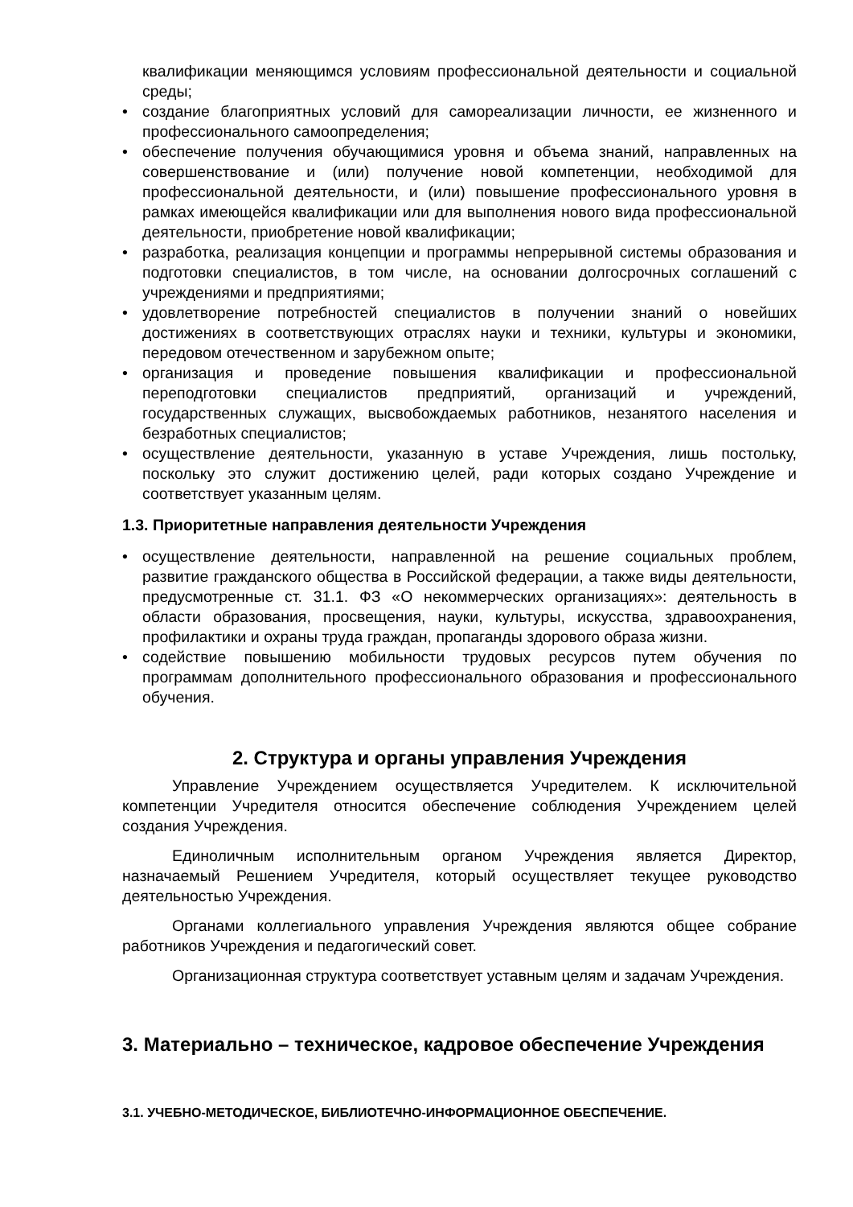квалификации меняющимся условиям профессиональной деятельности и социальной среды;
• создание благоприятных условий для самореализации личности, ее жизненного и профессионального самоопределения;
• обеспечение получения обучающимися уровня и объема знаний, направленных на совершенствование и (или) получение новой компетенции, необходимой для профессиональной деятельности, и (или) повышение профессионального уровня в рамках имеющейся квалификации или для выполнения нового вида профессиональной деятельности, приобретение новой квалификации;
• разработка, реализация концепции и программы непрерывной системы образования и подготовки специалистов, в том числе, на основании долгосрочных соглашений с учреждениями и предприятиями;
• удовлетворение потребностей специалистов в получении знаний о новейших достижениях в соответствующих отраслях науки и техники, культуры и экономики, передовом отечественном и зарубежном опыте;
• организация и проведение повышения квалификации и профессиональной переподготовки специалистов предприятий, организаций и учреждений, государственных служащих, высвобождаемых работников, незанятого населения и безработных специалистов;
• осуществление деятельности, указанную в уставе Учреждения, лишь постольку, поскольку это служит достижению целей, ради которых создано Учреждение и соответствует указанным целям.
1.3. Приоритетные направления деятельности Учреждения
• осуществление деятельности, направленной на решение социальных проблем, развитие гражданского общества в Российской федерации, а также виды деятельности, предусмотренные ст. 31.1. ФЗ «О некоммерческих организациях»: деятельность в области образования, просвещения, науки, культуры, искусства, здравоохранения, профилактики и охраны труда граждан, пропаганды здорового образа жизни.
• содействие повышению мобильности трудовых ресурсов путем обучения по программам дополнительного профессионального образования и профессионального обучения.
2. Структура и органы управления Учреждения
Управление Учреждением осуществляется Учредителем. К исключительной компетенции Учредителя относится обеспечение соблюдения Учреждением целей создания Учреждения.
Единоличным исполнительным органом Учреждения является Директор, назначаемый Решением Учредителя, который осуществляет текущее руководство деятельностью Учреждения.
Органами коллегиального управления Учреждения являются общее собрание работников Учреждения и педагогический совет.
Организационная структура соответствует уставным целям и задачам Учреждения.
3. Материально – техническое, кадровое обеспечение Учреждения
3.1. УЧЕБНО-МЕТОДИЧЕСКОЕ, БИБЛИОТЕЧНО-ИНФОРМАЦИОННОЕ ОБЕСПЕЧЕНИЕ.